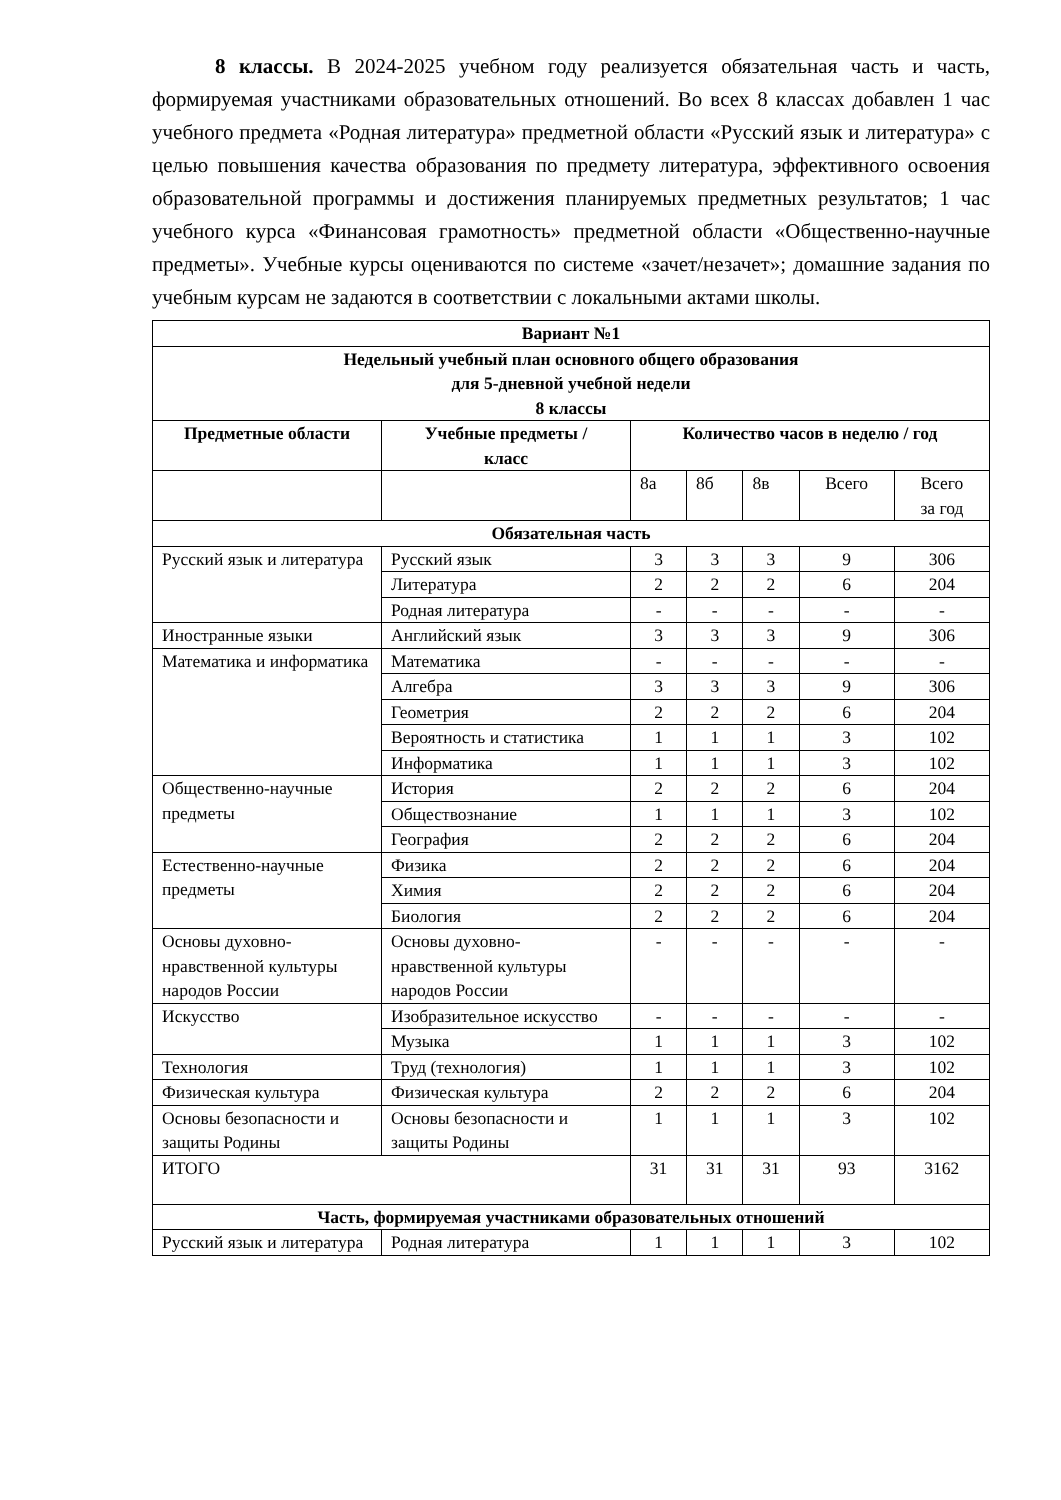8 классы. В 2024-2025 учебном году реализуется обязательная часть и часть, формируемая участниками образовательных отношений. Во всех 8 классах добавлен 1 час учебного предмета «Родная литература» предметной области «Русский язык и литература» с целью повышения качества образования по предмету литература, эффективного освоения образовательной программы и достижения планируемых предметных результатов; 1 час учебного курса «Финансовая грамотность» предметной области «Общественно-научные предметы». Учебные курсы оцениваются по системе «зачет/незачет»; домашние задания по учебным курсам не задаются в соответствии с локальными актами школы.
| Вариант №1 | | | | | | |
| --- | --- | --- | --- | --- | --- | --- |
| Недельный учебный план основного общего образования для 5-дневной учебной недели 8 классы | | | | | | |
| Предметные области | Учебные предметы / класс | Количество часов в неделю / год | | | | |
| | | 8а | 8б | 8в | Всего | Всего за год |
| Обязательная часть | | | | | | |
| Русский язык и литература | Русский язык | 3 | 3 | 3 | 9 | 306 |
| | Литература | 2 | 2 | 2 | 6 | 204 |
| | Родная литература | - | - | - | - | - |
| Иностранные языки | Английский язык | 3 | 3 | 3 | 9 | 306 |
| Математика и информатика | Математика | - | - | - | - | - |
| | Алгебра | 3 | 3 | 3 | 9 | 306 |
| | Геометрия | 2 | 2 | 2 | 6 | 204 |
| | Вероятность и статистика | 1 | 1 | 1 | 3 | 102 |
| | Информатика | 1 | 1 | 1 | 3 | 102 |
| Общественно-научные предметы | История | 2 | 2 | 2 | 6 | 204 |
| | Обществознание | 1 | 1 | 1 | 3 | 102 |
| | География | 2 | 2 | 2 | 6 | 204 |
| Естественно-научные предметы | Физика | 2 | 2 | 2 | 6 | 204 |
| | Химия | 2 | 2 | 2 | 6 | 204 |
| | Биология | 2 | 2 | 2 | 6 | 204 |
| Основы духовно-нравственной культуры народов России | Основы духовно-нравственной культуры народов России | - | - | - | - | - |
| Искусство | Изобразительное искусство | - | - | - | - | - |
| | Музыка | 1 | 1 | 1 | 3 | 102 |
| Технология | Труд (технология) | 1 | 1 | 1 | 3 | 102 |
| Физическая культура | Физическая культура | 2 | 2 | 2 | 6 | 204 |
| Основы безопасности и защиты Родины | Основы безопасности и защиты Родины | 1 | 1 | 1 | 3 | 102 |
| ИТОГО | | 31 | 31 | 31 | 93 | 3162 |
| Часть, формируемая участниками образовательных отношений | | | | | | |
| Русский язык и литература | Родная литература | 1 | 1 | 1 | 3 | 102 |